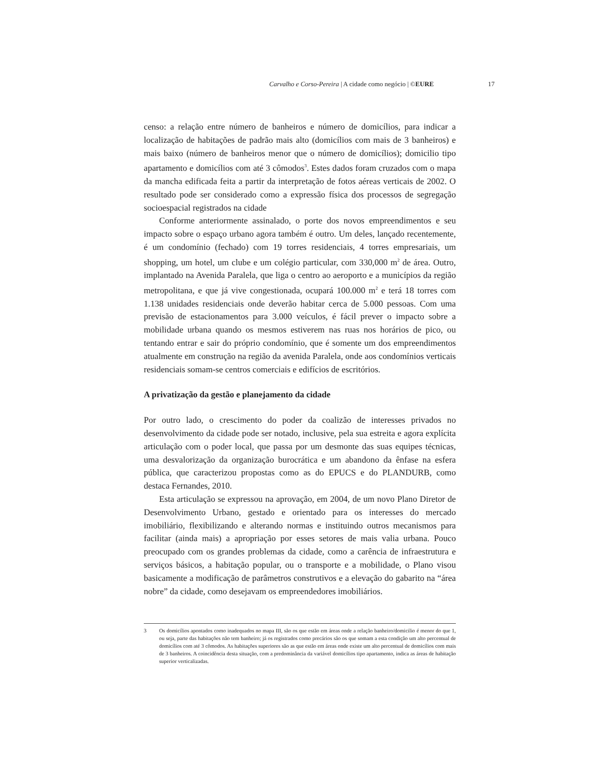Carvalho e Corso-Pereira | A cidade como negócio | ©EURE 17
censo: a relação entre número de banheiros e número de domicílios, para indicar a localização de habitações de padrão mais alto (domicílios com mais de 3 banheiros) e mais baixo (número de banheiros menor que o número de domicílios); domicilio tipo apartamento e domicílios com até 3 cômodos<sup>3</sup>. Estes dados foram cruzados com o mapa da mancha edificada feita a partir da interpretação de fotos aéreas verticais de 2002. O resultado pode ser considerado como a expressão física dos processos de segregação socioespacial registrados na cidade
Conforme anteriormente assinalado, o porte dos novos empreendimentos e seu impacto sobre o espaço urbano agora também é outro. Um deles, lançado recentemente, é um condomínio (fechado) com 19 torres residenciais, 4 torres empresariais, um shopping, um hotel, um clube e um colégio particular, com 330,000 m<sup>2</sup> de área. Outro, implantado na Avenida Paralela, que liga o centro ao aeroporto e a municípios da região metropolitana, e que já vive congestionada, ocupará 100.000 m<sup>2</sup> e terá 18 torres com 1.138 unidades residenciais onde deverão habitar cerca de 5.000 pessoas. Com uma previsão de estacionamentos para 3.000 veículos, é fácil prever o impacto sobre a mobilidade urbana quando os mesmos estiverem nas ruas nos horários de pico, ou tentando entrar e sair do próprio condomínio, que é somente um dos empreendimentos atualmente em construção na região da avenida Paralela, onde aos condomínios verticais residenciais somam-se centros comerciais e edifícios de escritórios.
A privatização da gestão e planejamento da cidade
Por outro lado, o crescimento do poder da coalizão de interesses privados no desenvolvimento da cidade pode ser notado, inclusive, pela sua estreita e agora explícita articulação com o poder local, que passa por um desmonte das suas equipes técnicas, uma desvalorização da organização burocrática e um abandono da ênfase na esfera pública, que caracterizou propostas como as do EPUCS e do PLANDURB, como destaca Fernandes, 2010.
Esta articulação se expressou na aprovação, em 2004, de um novo Plano Diretor de Desenvolvimento Urbano, gestado e orientado para os interesses do mercado imobiliário, flexibilizando e alterando normas e instituindo outros mecanismos para facilitar (ainda mais) a apropriação por esses setores de mais valia urbana. Pouco preocupado com os grandes problemas da cidade, como a carência de infraestrutura e serviços básicos, a habitação popular, ou o transporte e a mobilidade, o Plano visou basicamente a modificação de parâmetros construtivos e a elevação do gabarito na “área nobre” da cidade, como desejavam os empreendedores imobiliários.
3 Os domicílios apontados como inadequados no mapa III, são os que estão em áreas onde a relação banheiro/domicilio é menor do que 1, ou seja, parte das habitações não tem banheiro; já os registrados como precários são os que somam a esta condição um alto percentual de domicílios com até 3 cômodos. As habitações superiores são as que estão em áreas onde existe um alto percentual de domicílios com mais de 3 banheiros. A coincidência desta situação, com a predominância da variável domicílios tipo apartamento, indica as áreas de habitação superior verticalizadas.